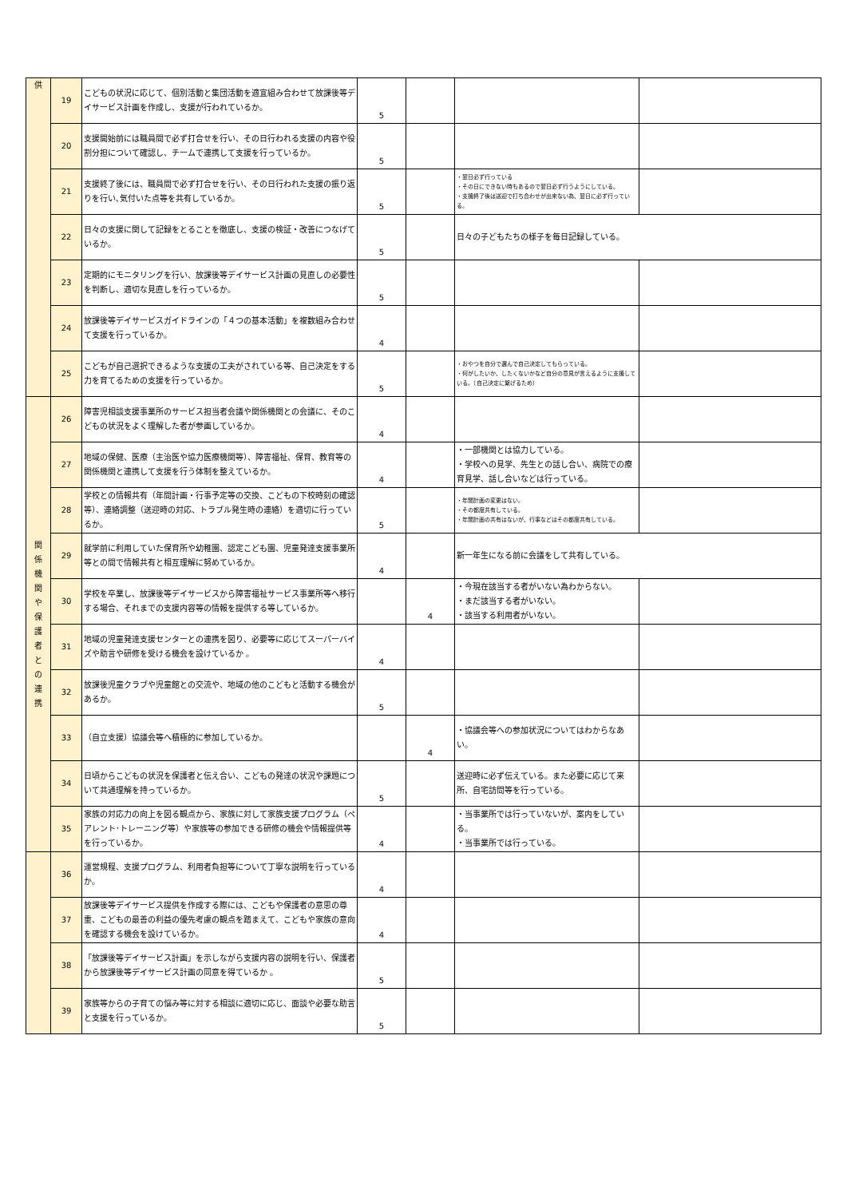| 供 | 19 | こどもの状況に応じて、個別活動と集団活動を適宜組み合わせて放課後等デイサービス計画を作成し、支援が行われているか。 | 5 | | | |
| | 20 | 支援開始前には職員間で必ず打合せを行い、その日行われる支援の内容や役割分担について確認し、チームで連携して支援を行っているか。 | 5 | | | |
| | 21 | 支援終了後には、職員間で必ず打合せを行い、その日行われた支援の振り返りを行い､気付いた点等を共有しているか。 | 5 | | ・翌日必ず行っている ・その日にできない時もあるので翌日必ず行うようにしている。 ・支援終了後は送迎で打ち合わせが出来ない為、翌日に必ず行っている。 | |
| | 22 | 日々の支援に関して記録をとることを徹底し、支援の検証・改善につなげているか。 | 5 | | 日々の子どもたちの様子を毎日記録している。 | |
| | 23 | 定期的にモニタリングを行い、放課後等デイサービス計画の見直しの必要性を判断し、適切な見直しを行っているか。 | 5 | | | |
| | 24 | 放課後等デイサービスガイドラインの「４つの基本活動」を複数組み合わせて支援を行っているか。 | 4 | | | |
| | 25 | こどもが自己選択できるような支援の工夫がされている等、自己決定をする力を育てるための支援を行っているか。 | 5 | | ・おやつを自分で選んで自己決定してもらっている。 ・何がしたいか、したくないかなど自分の意見が言えるように支援している。（自己決定に繋げるため） | |
| 関 係 機 関 や 保 護 者 と の 連 携 | 26 | 障害児相談支援事業所のサービス担当者会議や関係機関との会議に、そのこどもの状況をよく理解した者が参画しているか。 | 4 | | | |
| | 27 | 地域の保健、医療（主治医や協力医療機関等）、障害福祉、保育、教育等の関係機関と連携して支援を行う体制を整えているか。 | 4 | | ・一部機関とは協力している。 ・学校への見学、先生との話し合い、病院での療育見学、話し合いなどは行っている。 | |
| | 28 | 学校との情報共有（年間計画・行事予定等の交換、こどもの下校時刻の確認等）、連絡調整（送迎時の対応、トラブル発生時の連絡）を適切に行っているか。 | 5 | | ・年間計画の変更はない。 ・その都度共有している。 ・年間計画の共有はないが、行事などはその都度共有している。 | |
| | 29 | 就学前に利用していた保育所や幼稚園、認定こども園、児童発達支援事業所等との間で情報共有と相互理解に努めているか。 | 4 | | 新一年生になる前に会議をして共有している。 | |
| | 30 | 学校を卒業し、放課後等デイサービスから障害福祉サービス事業所等へ移行する場合、それまでの支援内容等の情報を提供する等しているか。 | | 4 | ・今現在該当する者がいない為わからない。 ・まだ該当する者がいない。 ・該当する利用者がいない。 | |
| | 31 | 地域の児童発達支援センターとの連携を図り、必要等に応じてスーパーバイズや助言や研修を受ける機会を設けているか 。 | 4 | | | |
| | 32 | 放課後児童クラブや児童館との交流や、地域の他のこどもと活動する機会があるか。 | 5 | | | |
| | 33 | （自立支援）協議会等へ積極的に参加しているか。 | | 4 | ・協議会等への参加状況についてはわからなあい。 | |
| | 34 | 日頃からこどもの状況を保護者と伝え合い、こどもの発達の状況や課題について共通理解を持っているか。 | 5 | | 送迎時に必ず伝えている。また必要に応じて来所、自宅訪問等を行っている。 | |
| | 35 | 家族の対応力の向上を図る観点から、家族に対して家族支援プログラム（ペアレント･トレーニング等）や家族等の参加できる研修の機会や情報提供等を行っているか。 | 4 | | ・当事業所では行っていないが、案内をしている。 ・当事業所では行っている。 | |
| | 36 | 運営規程、支援プログラム、利用者負担等について丁寧な説明を行っているか。 | 4 | | | |
| | 37 | 放課後等デイサービス提供を作成する際には、こどもや保護者の意思の尊重、こどもの最善の利益の優先考慮の観点を踏まえて、こどもや家族の意向を確認する機会を設けているか。 | 4 | | | |
| | 38 | 「放課後等デイサービス計画」を示しながら支援内容の説明を行い、保護者から放課後等デイサービス計画の同意を得ているか 。 | 5 | | | |
| | 39 | 家族等からの子育ての悩み等に対する相談に適切に応じ、面談や必要な助言と支援を行っているか。 | 5 | | | |